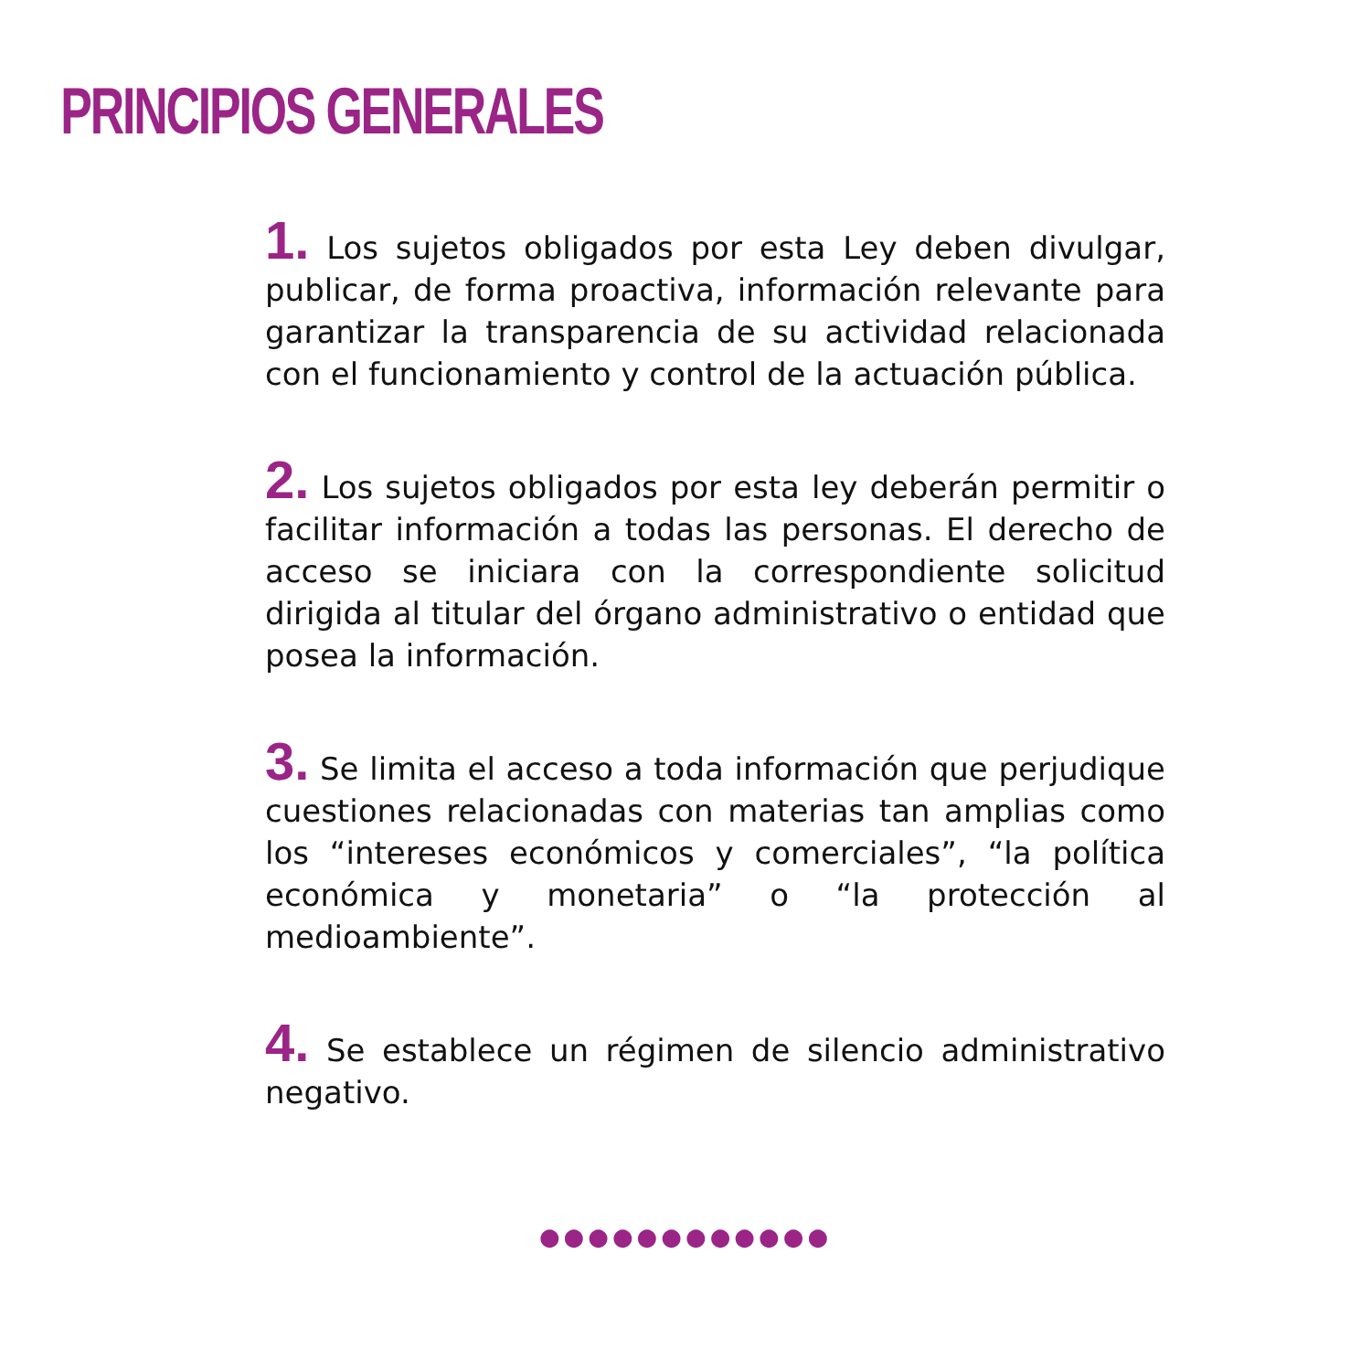PRINCIPIOS GENERALES
1. Los sujetos obligados por esta Ley deben divulgar, publicar, de forma proactiva, información relevante para garantizar la transparencia de su actividad relacionada con el funcionamiento y control de la actuación pública.
2. Los sujetos obligados por esta ley deberán permitir o facilitar información a todas las personas. El derecho de acceso se iniciara con la correspondiente solicitud dirigida al titular del órgano administrativo o entidad que posea la información.
3. Se limita el acceso a toda información que perjudique cuestiones relacionadas con materias tan amplias como los “intereses económicos y comerciales”, “la política económica y monetaria” o “la protección al medioambiente”.
4. Se establece un régimen de silencio administrativo negativo.
●●●●●●●●●●●●